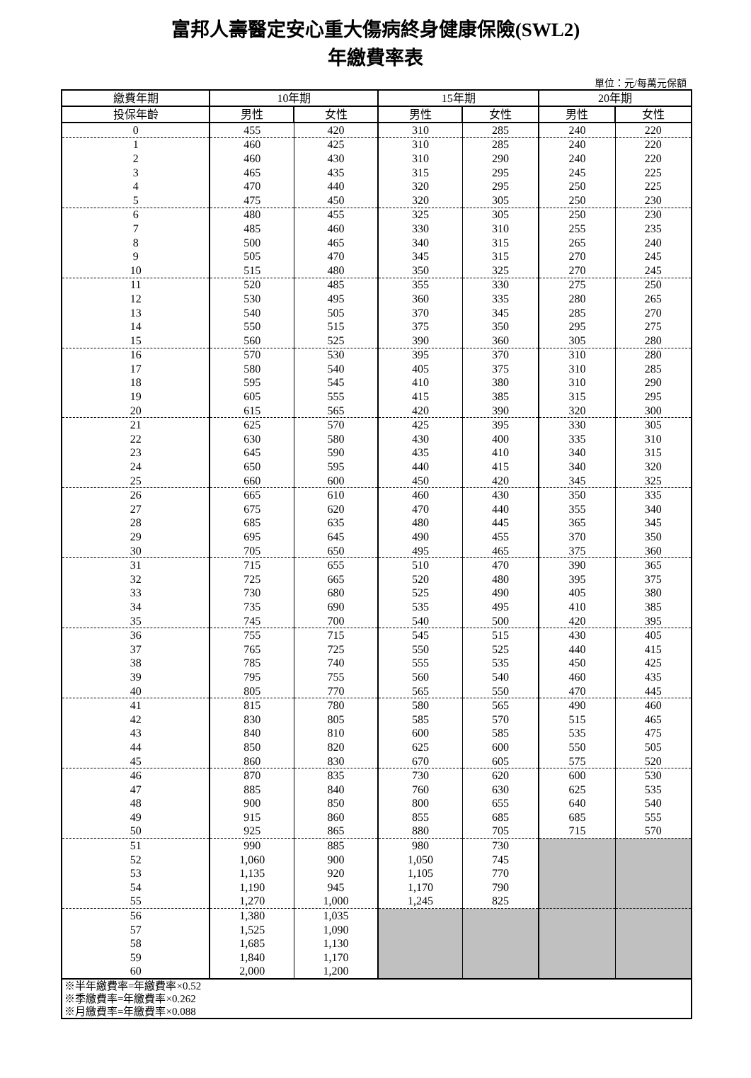富邦人壽醫定安心重大傷病終身健康保險(SWL2)
年繳費率表
單位：元/每萬元保額
| 繳費年期 | 10年期 | | 15年期 | | 20年期 | |
| --- | --- | --- | --- | --- | --- | --- |
| 投保年齡 | 男性 | 女性 | 男性 | 女性 | 男性 | 女性 |
| 0 | 455 | 420 | 310 | 285 | 240 | 220 |
| 1 | 460 | 425 | 310 | 285 | 240 | 220 |
| 2 | 460 | 430 | 310 | 290 | 240 | 220 |
| 3 | 465 | 435 | 315 | 295 | 245 | 225 |
| 4 | 470 | 440 | 320 | 295 | 250 | 225 |
| 5 | 475 | 450 | 320 | 305 | 250 | 230 |
| 6 | 480 | 455 | 325 | 305 | 250 | 230 |
| 7 | 485 | 460 | 330 | 310 | 255 | 235 |
| 8 | 500 | 465 | 340 | 315 | 265 | 240 |
| 9 | 505 | 470 | 345 | 315 | 270 | 245 |
| 10 | 515 | 480 | 350 | 325 | 270 | 245 |
| 11 | 520 | 485 | 355 | 330 | 275 | 250 |
| 12 | 530 | 495 | 360 | 335 | 280 | 265 |
| 13 | 540 | 505 | 370 | 345 | 285 | 270 |
| 14 | 550 | 515 | 375 | 350 | 295 | 275 |
| 15 | 560 | 525 | 390 | 360 | 305 | 280 |
| 16 | 570 | 530 | 395 | 370 | 310 | 280 |
| 17 | 580 | 540 | 405 | 375 | 310 | 285 |
| 18 | 595 | 545 | 410 | 380 | 310 | 290 |
| 19 | 605 | 555 | 415 | 385 | 315 | 295 |
| 20 | 615 | 565 | 420 | 390 | 320 | 300 |
| 21 | 625 | 570 | 425 | 395 | 330 | 305 |
| 22 | 630 | 580 | 430 | 400 | 335 | 310 |
| 23 | 645 | 590 | 435 | 410 | 340 | 315 |
| 24 | 650 | 595 | 440 | 415 | 340 | 320 |
| 25 | 660 | 600 | 450 | 420 | 345 | 325 |
| 26 | 665 | 610 | 460 | 430 | 350 | 335 |
| 27 | 675 | 620 | 470 | 440 | 355 | 340 |
| 28 | 685 | 635 | 480 | 445 | 365 | 345 |
| 29 | 695 | 645 | 490 | 455 | 370 | 350 |
| 30 | 705 | 650 | 495 | 465 | 375 | 360 |
| 31 | 715 | 655 | 510 | 470 | 390 | 365 |
| 32 | 725 | 665 | 520 | 480 | 395 | 375 |
| 33 | 730 | 680 | 525 | 490 | 405 | 380 |
| 34 | 735 | 690 | 535 | 495 | 410 | 385 |
| 35 | 745 | 700 | 540 | 500 | 420 | 395 |
| 36 | 755 | 715 | 545 | 515 | 430 | 405 |
| 37 | 765 | 725 | 550 | 525 | 440 | 415 |
| 38 | 785 | 740 | 555 | 535 | 450 | 425 |
| 39 | 795 | 755 | 560 | 540 | 460 | 435 |
| 40 | 805 | 770 | 565 | 550 | 470 | 445 |
| 41 | 815 | 780 | 580 | 565 | 490 | 460 |
| 42 | 830 | 805 | 585 | 570 | 515 | 465 |
| 43 | 840 | 810 | 600 | 585 | 535 | 475 |
| 44 | 850 | 820 | 625 | 600 | 550 | 505 |
| 45 | 860 | 830 | 670 | 605 | 575 | 520 |
| 46 | 870 | 835 | 730 | 620 | 600 | 530 |
| 47 | 885 | 840 | 760 | 630 | 625 | 535 |
| 48 | 900 | 850 | 800 | 655 | 640 | 540 |
| 49 | 915 | 860 | 855 | 685 | 685 | 555 |
| 50 | 925 | 865 | 880 | 705 | 715 | 570 |
| 51 | 990 | 885 | 980 | 730 | | |
| 52 | 1,060 | 900 | 1,050 | 745 | | |
| 53 | 1,135 | 920 | 1,105 | 770 | | |
| 54 | 1,190 | 945 | 1,170 | 790 | | |
| 55 | 1,270 | 1,000 | 1,245 | 825 | | |
| 56 | 1,380 | 1,035 | | | | |
| 57 | 1,525 | 1,090 | | | | |
| 58 | 1,685 | 1,130 | | | | |
| 59 | 1,840 | 1,170 | | | | |
| 60 | 2,000 | 1,200 | | | | |
| ※半年繳費率=年繳費率×0.52 ※季繳費率=年繳費率×0.262 ※月繳費率=年繳費率×0.088 | | | | | | |